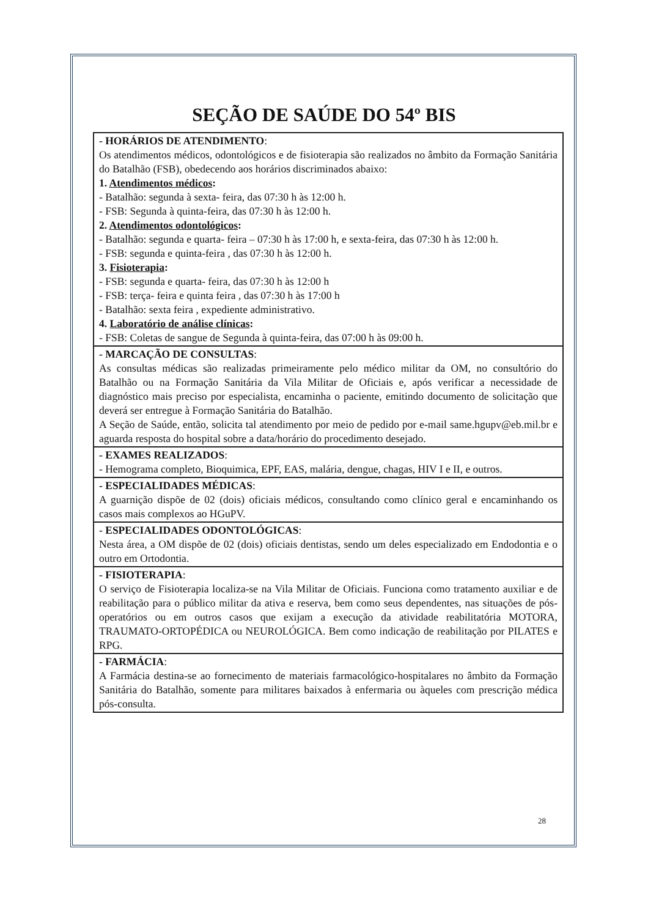SEÇÃO DE SAÚDE DO 54º BIS
| - HORÁRIOS DE ATENDIMENTO : Os atendimentos médicos, odontológicos e de fisioterapia são realizados no âmbito da Formação Sanitária do Batalhão (FSB), obedecendo aos horários discriminados abaixo: 1. Atendimentos médicos : - Batalhão: segunda à sexta- feira, das 07:30 h às 12:00 h. - FSB: Segunda à quinta-feira, das 07:30 h às 12:00 h. 2. Atendimentos odontológicos : - Batalhão: segunda e quarta- feira – 07:30 h às 17:00 h, e sexta-feira, das 07:30 h às 12:00 h. - FSB: segunda e quinta-feira , das 07:30 h às 12:00 h. 3. Fisioterapia : - FSB: segunda e quarta- feira, das 07:30 h às 12:00 h - FSB: terça- feira e quinta feira , das 07:30 h às 17:00 h - Batalhão: sexta feira , expediente administrativo. 4. Laboratório de análise clínicas : - FSB: Coletas de sangue de Segunda à quinta-feira, das 07:00 h às 09:00 h. |
| - MARCAÇÃO DE CONSULTAS : As consultas médicas são realizadas primeiramente pelo médico militar da OM, no consultório do Batalhão ou na Formação Sanitária da Vila Militar de Oficiais e, após verificar a necessidade de diagnóstico mais preciso por especialista, encaminha o paciente, emitindo documento de solicitação que deverá ser entregue à Formação Sanitária do Batalhão. A Seção de Saúde, então, solicita tal atendimento por meio de pedido por e-mail same.hgupv@eb.mil.br e aguarda resposta do hospital sobre a data/horário do procedimento desejado. |
| - EXAMES REALIZADOS : - Hemograma completo, Bioquimica, EPF, EAS, malária, dengue, chagas, HIV I e II, e outros. |
| - ESPECIALIDADES MÉDICAS : A guarnição dispõe de 02 (dois) oficiais médicos, consultando como clínico geral e encaminhando os casos mais complexos ao HGuPV. |
| - ESPECIALIDADES ODONTOLÓGICAS : Nesta área, a OM dispõe de 02 (dois) oficiais dentistas, sendo um deles especializado em Endodontia e o outro em Ortodontia. |
| - FISIOTERAPIA : O serviço de Fisioterapia localiza-se na Vila Militar de Oficiais. Funciona como tratamento auxiliar e de reabilitação para o público militar da ativa e reserva, bem como seus dependentes, nas situações de pós-operatórios ou em outros casos que exijam a execução da atividade reabilitatória MOTORA, TRAUMATO-ORTOPÉDICA ou NEUROLÓGICA. Bem como indicação de reabilitação por PILATES e RPG. |
| - FARMÁCIA : A Farmácia destina-se ao fornecimento de materiais farmacológico-hospitalares no âmbito da Formação Sanitária do Batalhão, somente para militares baixados à enfermaria ou àqueles com prescrição médica pós-consulta. |
28